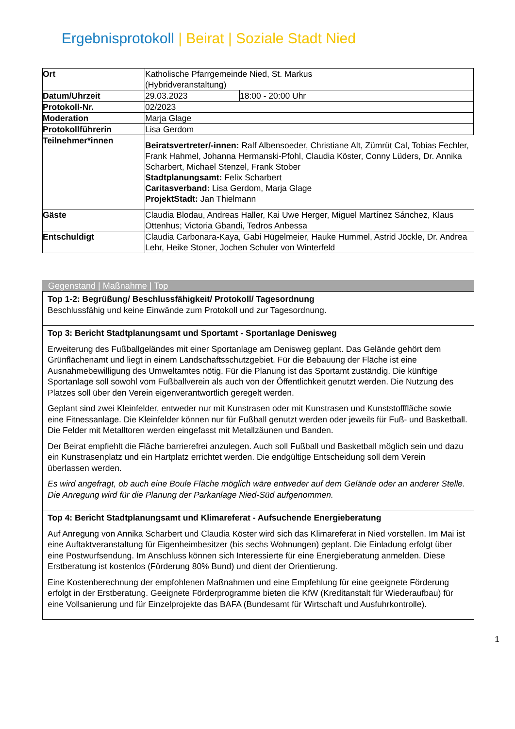Ergebnisprotokoll | Beirat | Soziale Stadt Nied
| Ort | Katholische Pfarrgemeinde Nied, St. Markus (Hybridveranstaltung) | | |
| Datum/Uhrzeit | 29.03.2023 | 18:00 - 20:00 Uhr | |
| Protokoll-Nr. | 02/2023 | | |
| Moderation | Marja Glage | | |
| Protokollführerin | Lisa Gerdom | | |
| Teilnehmer*innen | Beiratsvertreter/-innen: Ralf Albensoeder, Christiane Alt, Zümrüt Cal, Tobias Fechler, Frank Hahmel, Johanna Hermanski-Pfohl, Claudia Köster, Conny Lüders, Dr. Annika Scharbert, Michael Stenzel, Frank Stober Stadtplanungsamt: Felix Scharbert Caritasverband: Lisa Gerdom, Marja Glage ProjektStadt: Jan Thielmann | | |
| Gäste | Claudia Blodau, Andreas Haller, Kai Uwe Herger, Miguel Martínez Sánchez, Klaus Ottenhus; Victoria Gbandi, Tedros Anbessa | | |
| Entschuldigt | Claudia Carbonara-Kaya, Gabi Hügelmeier, Hauke Hummel, Astrid Jöckle, Dr. Andrea Lehr, Heike Stoner, Jochen Schuler von Winterfeld | | |
Gegenstand | Maßnahme | Top
Top 1-2: Begrüßung/ Beschlussfähigkeit/ Protokoll/ Tagesordnung
Beschlussfähig und keine Einwände zum Protokoll und zur Tagesordnung.
Top 3: Bericht Stadtplanungsamt und Sportamt - Sportanlage Denisweg
Erweiterung des Fußballgeländes mit einer Sportanlage am Denisweg geplant. Das Gelände gehört dem Grünflächenamt und liegt in einem Landschaftsschutzgebiet. Für die Bebauung der Fläche ist eine Ausnahmebewilligung des Umweltamtes nötig. Für die Planung ist das Sportamt zuständig. Die künftige Sportanlage soll sowohl vom Fußballverein als auch von der Öffentlichkeit genutzt werden. Die Nutzung des Platzes soll über den Verein eigenverantwortlich geregelt werden.
Geplant sind zwei Kleinfelder, entweder nur mit Kunstrasen oder mit Kunstrasen und Kunststofffläche sowie eine Fitnessanlage. Die Kleinfelder können nur für Fußball genutzt werden oder jeweils für Fuß- und Basketball. Die Felder mit Metalltoren werden eingefasst mit Metallzäunen und Banden.
Der Beirat empfiehlt die Fläche barrierefrei anzulegen. Auch soll Fußball und Basketball möglich sein und dazu ein Kunstrasenplatz und ein Hartplatz errichtet werden. Die endgültige Entscheidung soll dem Verein überlassen werden.
Es wird angefragt, ob auch eine Boule Fläche möglich wäre entweder auf dem Gelände oder an anderer Stelle. Die Anregung wird für die Planung der Parkanlage Nied-Süd aufgenommen.
Top 4: Bericht Stadtplanungsamt und Klimareferat - Aufsuchende Energieberatung
Auf Anregung von Annika Scharbert und Claudia Köster wird sich das Klimareferat in Nied vorstellen. Im Mai ist eine Auftaktveranstaltung für Eigenheimbesitzer (bis sechs Wohnungen) geplant. Die Einladung erfolgt über eine Postwurfsendung. Im Anschluss können sich Interessierte für eine Energieberatung anmelden. Diese Erstberatung ist kostenlos (Förderung 80% Bund) und dient der Orientierung.
Eine Kostenberechnung der empfohlenen Maßnahmen und eine Empfehlung für eine geeignete Förderung erfolgt in der Erstberatung. Geeignete Förderprogramme bieten die KfW (Kreditanstalt für Wiederaufbau) für eine Vollsanierung und für Einzelprojekte das BAFA (Bundesamt für Wirtschaft und Ausfuhrkontrolle).
1